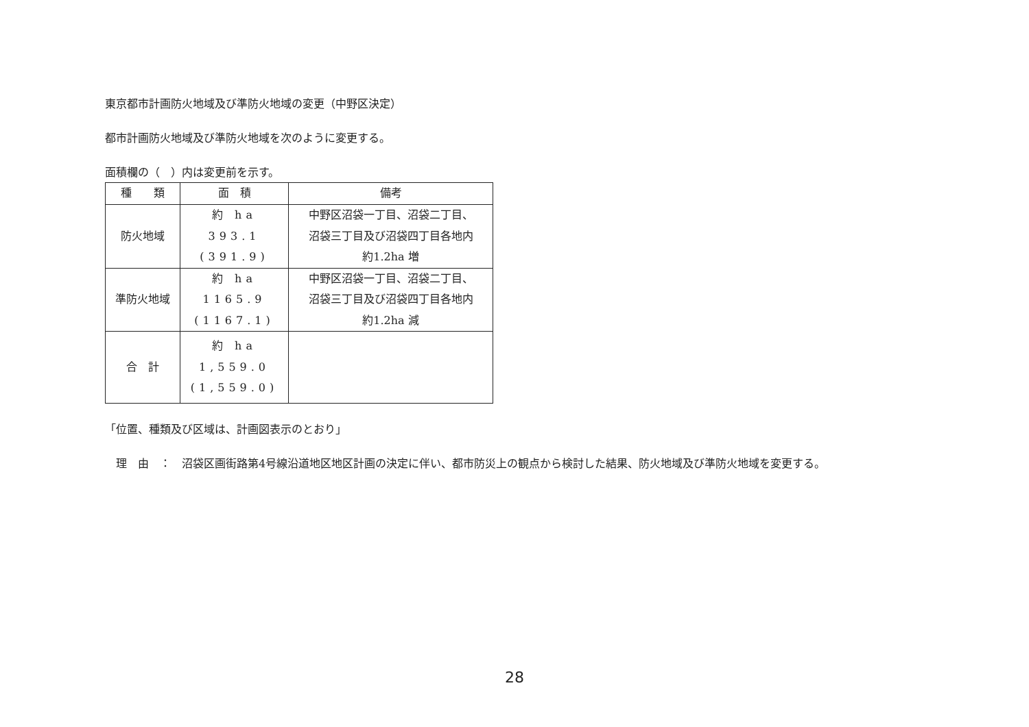東京都市計画防火地域及び準防火地域の変更（中野区決定）
都市計画防火地域及び準防火地域を次のように変更する。
面積欄の（　）内は変更前を示す。
| 種 類 | 面 積 | 備考 |
| --- | --- | --- |
| 防火地域 | 約 ha 393.1 (391.9) | 中野区沼袋一丁目、沼袋二丁目、 沼袋三丁目及び沼袋四丁目各地内 約1.2ha 増 |
| 準防火地域 | 約 ha 1165.9 (1167.1) | 中野区沼袋一丁目、沼袋二丁目、 沼袋三丁目及び沼袋四丁目各地内 約1.2ha 減 |
| 合 計 | 約 ha 1,559.0 (1,559.0) | |
「位置、種類及び区域は、計画図表示のとおり」
理　由　：　沼袋区画街路第4号線沿道地区地区計画の決定に伴い、都市防災上の観点から検討した結果、防火地域及び準防火地域を変更する。
28